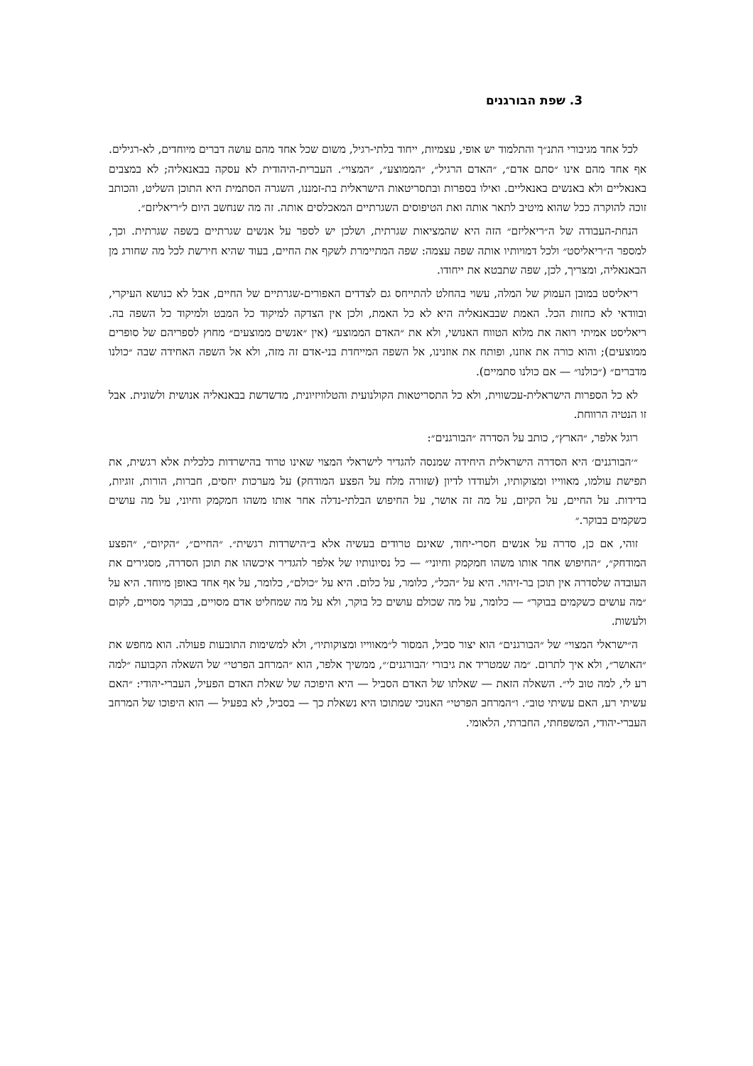3. שפת הבורגנים
לכל אחד מגיבורי התנ״ך והתלמוד יש אופי, עצמיות, ייחוד בלתי-רגיל, משום שכל אחד מהם עושה דברים מיוחדים, לא-רגילים. אף אחד מהם אינו ״סתם אדם״, ״האדם הרגיל״, ״הממוצע״, ״המצוי״. העברית-היהודית לא עסקה בבאנאליה; לא במצבים באנאליים ולא באנשים באנאליים. ואילו בספרות ובתסריטאות הישראלית בת-זמננו, השגרה הסתמית היא התוכן השליט, והכותב זוכה להוקרה ככל שהוא מיטיב לתאר אותה ואת הטיפוסים השגרתיים המאכלסים אותה. זה מה שנחשב היום ל״ריאליזם״.
הנחת-העבודה של ה״ריאליזם״ הזה היא שהמציאות שגרתית, ושלכן יש לספר על אנשים שגרתיים בשפה שגרתית. וכך, למספר ה״ריאליסט״ ולכל דמויותיו אותה שפה עצמה: שפה המתיימרת לשקף את החיים, בעוד שהיא חירשת לכל מה שחורג מן הבאנאליה, ומצריך, לכן, שפה שתבטא את ייחודו.
ריאליסט במובן העמוק של המלה, עשוי בהחלט להתייחס גם לצדדים האפורים-שגרתיים של החיים, אבל לא כנושא העיקרי, ובוודאי לא כחזות הכל. האמת שבבאנאליה היא לא כל האמת, ולכן אין הצדקה למיקוד כל המבט ולמיקוד כל השפה בה. ריאליסט אמיתי רואה את מלוא הטווח האנושי, ולא את ״האדם הממוצע״ (אין ״אנשים ממוצעים״ מחוץ לספריהם של סופרים ממוצעים); והוא כורה את אוזנו, ופותח את אוזנינו, אל השפה המייחדת בני-אדם זה מזה, ולא אל השפה האחידה שבה ״כולנו מדברים״ (״כולנו״ — אם כולנו סתמיים).
לא כל הספרות הישראלית-עכשווית, ולא כל התסריטאות הקולנועית והטלוויזיונית, מדשדשת בבאנאליה אנושית ולשונית. אבל זו הנטיה הרווחת.
רוגל אלפר, ״הארץ״, כותב על הסדרה ״הבורגנים״:
״׳הבורגנים׳ היא הסדרה הישראלית היחידה שמנסה להגדיר לישראלי המצוי שאינו טרוד בהישרדות כלכלית אלא רגשית, את תפישת עולמו, מאווייו ומצוקותיו, ולעודדו לדיון (שזורה מלח על הפצע המודחק) על מערכות יחסים, חברות, הורות, זוגיות, בדידות. על החיים, על הקיום, על מה זה אושר, על החיפוש הבלתי-נדלה אחר אותו משהו חמקמק וחיוני, על מה עושים כשקמים בבוקר.״
זוהי, אם כן, סדרה על אנשים חסרי-יחוד, שאינם טרודים בעשיה אלא ב״הישרדות רגשית״. ״החיים״, ״הקיום״, ״הפצע המודחק״, ״החיפוש אחר אותו משהו חמקמק וחיוני״ — כל נסיונותיו של אלפר להגדיר איכשהו את תוכן הסדרה, מסגירים את העובדה שלסדרה אין תוכן בר-זיהוי. היא על ״הכל״, כלומר, על כלום. היא על ״כולם״, כלומר, על אף אחד באופן מיוחד. היא על ״מה עושים כשקמים בבוקר״ — כלומר, על מה שכולם עושים כל בוקר, ולא על מה שמחליט אדם מסויים, בבוקר מסויים, לקום ולעשות.
ה״ישראלי המצוי״ של ״הבורגנים״ הוא יצור סביל, המסור ל״מאווייו ומצוקותיו״, ולא למשימות התובעות פעולה. הוא מחפש את ״האושר״, ולא איך לתרום. ״מה שמטריד את גיבורי ׳הבורגנים׳״, ממשיך אלפר, הוא ״המרחב הפרטי״ של השאלה הקבועה ״למה רע לי, למה טוב לי״. השאלה הזאת — שאלתו של האדם הסביל — היא היפוכה של שאלת האדם הפעיל, העברי-יהודי: ״האם עשיתי רע, האם עשיתי טוב״. ו״המרחב הפרטי״ האנוכי שמתוכו היא נשאלת כך — בסביל, לא בפעיל — הוא היפוכו של המרחב העברי-יהודי, המשפחתי, החברתי, הלאומי.